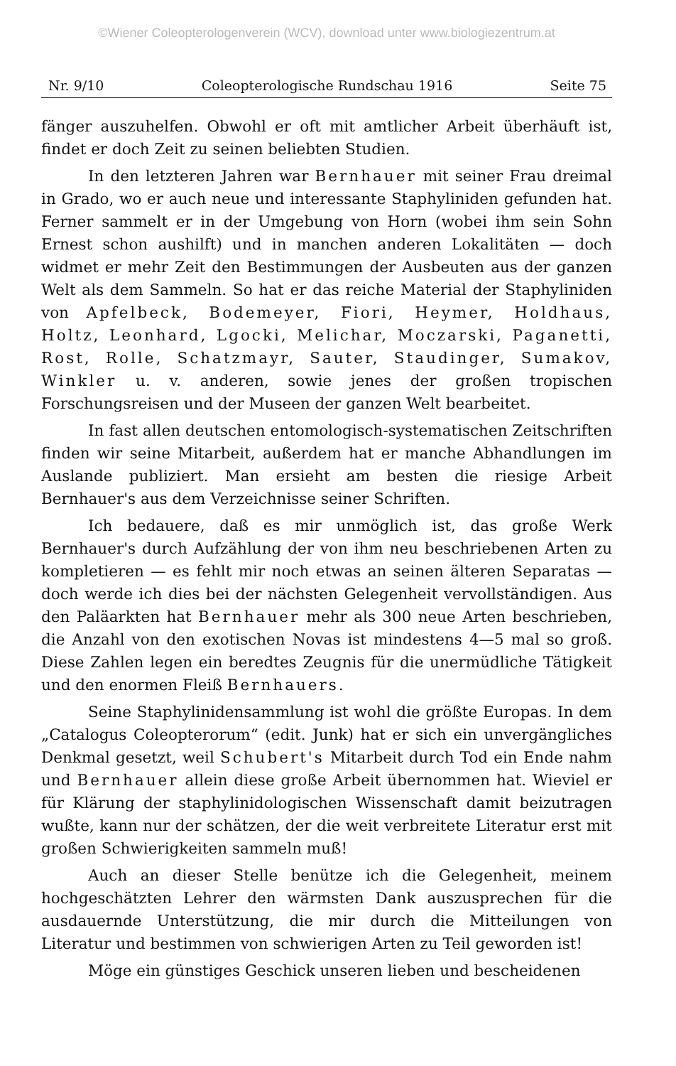©Wiener Coleopterologenverein (WCV), download unter www.biologiezentrum.at
Nr. 9/10 Coleopterologische Rundschau 1916 Seite 75
fänger auszuhelfen. Obwohl er oft mit amtlicher Arbeit überhäuft ist, findet er doch Zeit zu seinen beliebten Studien.
In den letzteren Jahren war Bernhauer mit seiner Frau dreimal in Grado, wo er auch neue und interessante Staphyliniden gefunden hat. Ferner sammelt er in der Umgebung von Horn (wobei ihm sein Sohn Ernest schon aushilft) und in manchen anderen Lokalitäten — doch widmet er mehr Zeit den Bestimmungen der Ausbeuten aus der ganzen Welt als dem Sammeln. So hat er das reiche Material der Staphyliniden von Apfelbeck, Bodemeyer, Fiori, Heymer, Holdhaus, Holtz, Leonhard, Lgocki, Melichar, Moczarski, Paganetti, Rost, Rolle, Schatzmayr, Sauter, Staudinger, Sumakov, Winkler u. v. anderen, sowie jenes der großen tropischen Forschungsreisen und der Museen der ganzen Welt bearbeitet.
In fast allen deutschen entomologisch-systematischen Zeitschriften finden wir seine Mitarbeit, außerdem hat er manche Abhandlungen im Auslande publiziert. Man ersieht am besten die riesige Arbeit Bernhauer's aus dem Verzeichnisse seiner Schriften.
Ich bedauere, daß es mir unmöglich ist, das große Werk Bernhauer's durch Aufzählung der von ihm neu beschriebenen Arten zu kompletieren — es fehlt mir noch etwas an seinen älteren Separatas — doch werde ich dies bei der nächsten Gelegenheit vervollständigen. Aus den Paläarkten hat Bernhauer mehr als 300 neue Arten beschrieben, die Anzahl von den exotischen Novas ist mindestens 4—5 mal so groß. Diese Zahlen legen ein beredtes Zeugnis für die unermüdliche Tätigkeit und den enormen Fleiß Bernhauers.
Seine Staphylinidensammlung ist wohl die größte Europas. In dem „Catalogus Coleopterorum“ (edit. Junk) hat er sich ein unvergängliches Denkmal gesetzt, weil Schubert's Mitarbeit durch Tod ein Ende nahm und Bernhauer allein diese große Arbeit übernommen hat. Wieviel er für Klärung der staphylinidologischen Wissenschaft damit beizutragen wußte, kann nur der schätzen, der die weit verbreitete Literatur erst mit großen Schwierigkeiten sammeln muß!
Auch an dieser Stelle benütze ich die Gelegenheit, meinem hochgeschätzten Lehrer den wärmsten Dank auszusprechen für die ausdauernde Unterstützung, die mir durch die Mitteilungen von Literatur und bestimmen von schwierigen Arten zu Teil geworden ist!
Möge ein günstiges Geschick unseren lieben und bescheidenen